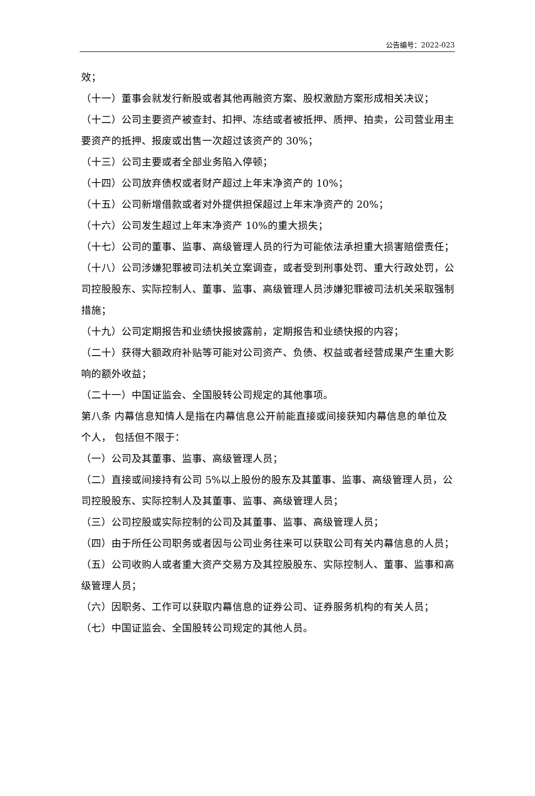公告编号：2022-023
效；
（十一）董事会就发行新股或者其他再融资方案、股权激励方案形成相关决议；
（十二）公司主要资产被查封、扣押、冻结或者被抵押、质押、拍卖，公司营业用主要资产的抵押、报废或出售一次超过该资产的 30%；
（十三）公司主要或者全部业务陷入停顿；
（十四）公司放弃债权或者财产超过上年末净资产的 10%；
（十五）公司新增借款或者对外提供担保超过上年末净资产的 20%；
（十六）公司发生超过上年末净资产 10%的重大损失；
（十七）公司的董事、监事、高级管理人员的行为可能依法承担重大损害赔偿责任；
（十八）公司涉嫌犯罪被司法机关立案调查，或者受到刑事处罚、重大行政处罚，公司控股股东、实际控制人、董事、监事、高级管理人员涉嫌犯罪被司法机关采取强制措施；
（十九）公司定期报告和业绩快报披露前，定期报告和业绩快报的内容；
（二十）获得大额政府补贴等可能对公司资产、负债、权益或者经营成果产生重大影响的额外收益；
（二十一）中国证监会、全国股转公司规定的其他事项。
第八条 内幕信息知情人是指在内幕信息公开前能直接或间接获知内幕信息的单位及个人， 包括但不限于：
（一）公司及其董事、监事、高级管理人员；
（二）直接或间接持有公司 5%以上股份的股东及其董事、监事、高级管理人员，公司控股股东、实际控制人及其董事、监事、高级管理人员；
（三）公司控股或实际控制的公司及其董事、监事、高级管理人员；
（四）由于所任公司职务或者因与公司业务往来可以获取公司有关内幕信息的人员；
（五）公司收购人或者重大资产交易方及其控股股东、实际控制人、董事、监事和高级管理人员；
（六）因职务、工作可以获取内幕信息的证券公司、证券服务机构的有关人员；
（七）中国证监会、全国股转公司规定的其他人员。